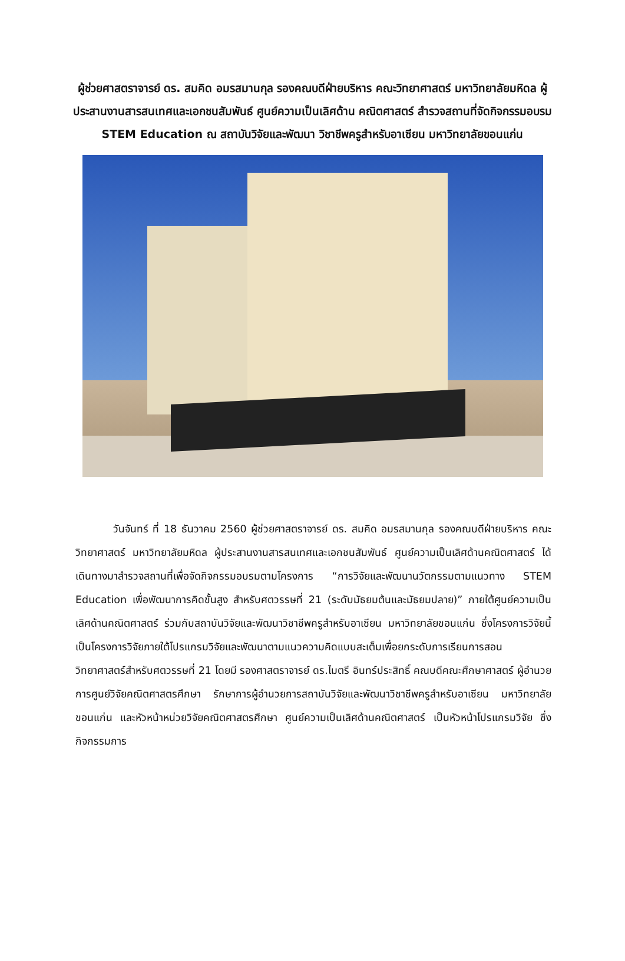ผู้ช่วยศาสตราจารย์ ดร. สมคิด อมรสมานกุล รองคณบดีฝ่ายบริหาร คณะวิทยาศาสตร์ มหาวิทยาลัยมหิดล ผู้ประสานงานสารสนเทศและเอกชนสัมพันธ์ ศูนย์ความเป็นเลิศด้าน คณิตศาสตร์ สำรวจสถานที่จัดกิจกรรมอบรม STEM Education ณ สถาบันวิจัยและพัฒนา วิชาชีพครูสำหรับอาเซียน มหาวิทยาลัยขอนแก่น
วันจันทร์ ที่ 18 ธันวาคม 2560 ผู้ช่วยศาสตราจารย์ ดร. สมคิด อมรสมานกุล รองคณบดีฝ่ายบริหาร คณะวิทยาศาสตร์ มหาวิทยาลัยมหิดล ผู้ประสานงานสารสนเทศและเอกชนสัมพันธ์ ศูนย์ความเป็นเลิศด้านคณิตศาสตร์ ได้เดินทางมาสำรวจสถานที่เพื่อจัดกิจกรรมอบรมตามโครงการ “การวิจัยและพัฒนานวัตกรรมตามแนวทาง STEM Education เพื่อพัฒนาการคิดขั้นสูง สำหรับศตวรรษที่ 21 (ระดับมัธยมต้นและมัธยมปลาย)” ภายใต้ศูนย์ความเป็นเลิศด้านคณิตศาสตร์ ร่วมกับสถาบันวิจัยและพัฒนาวิชาชีพครูสำหรับอาเซียน มหาวิทยาลัยขอนแก่น ซึ่งโครงการวิจัยนี้เป็นโครงการวิจัยภายใต้โปรแกรมวิจัยและพัฒนาตามแนวความคิดแบบสะเต็มเพื่อยกระดับการเรียนการสอนวิทยาศาสตร์สำหรับศตวรรษที่ 21 โดยมี รองศาสตราจารย์ ดร.ไมตรี อินทร์ประสิทธิ์ คณบดีคณะศึกษาศาสตร์ ผู้อำนวยการศูนย์วิจัยคณิตศาสตรศึกษา รักษาการผู้อำนวยการสถาบันวิจัยและพัฒนาวิชาชีพครูสำหรับอาเซียน มหาวิทยาลัยขอนแก่น และหัวหน้าหน่วยวิจัยคณิตศาสตรศึกษา ศูนย์ความเป็นเลิศด้านคณิตศาสตร์ เป็นหัวหน้าโปรแกรมวิจัย ซึ่งกิจกรรมการ